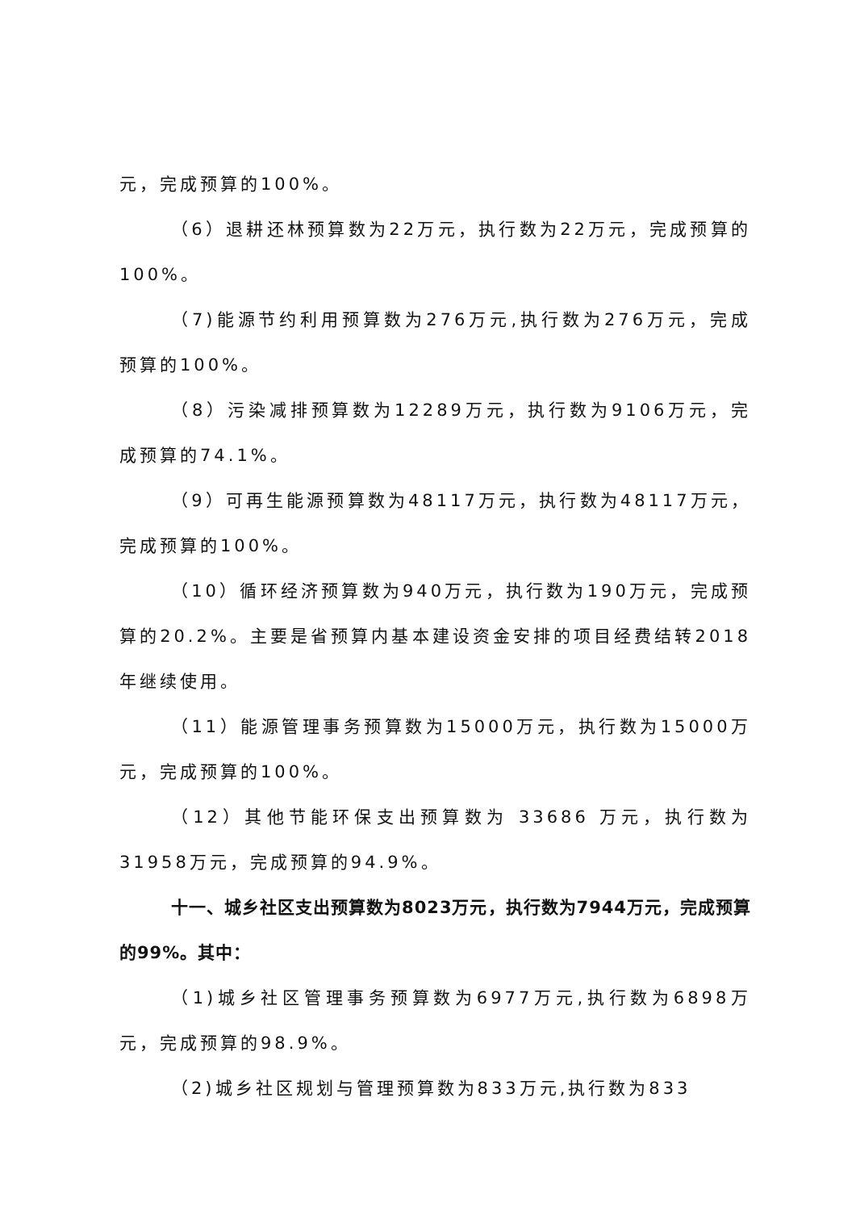元，完成预算的100%。
（6）退耕还林预算数为22万元，执行数为22万元，完成预算的100%。
（7)能源节约利用预算数为276万元,执行数为276万元，完成预算的100%。
（8）污染减排预算数为12289万元，执行数为9106万元，完成预算的74.1%。
（9）可再生能源预算数为48117万元，执行数为48117万元，完成预算的100%。
（10）循环经济预算数为940万元，执行数为190万元，完成预算的20.2%。主要是省预算内基本建设资金安排的项目经费结转2018年继续使用。
（11）能源管理事务预算数为15000万元，执行数为15000万元，完成预算的100%。
（12）其他节能环保支出预算数为 33686 万元，执行数为31958万元，完成预算的94.9%。
十一、城乡社区支出预算数为8023万元，执行数为7944万元，完成预算的99%。其中：
（1)城乡社区管理事务预算数为6977万元,执行数为6898万元，完成预算的98.9%。
（2)城乡社区规划与管理预算数为833万元,执行数为833